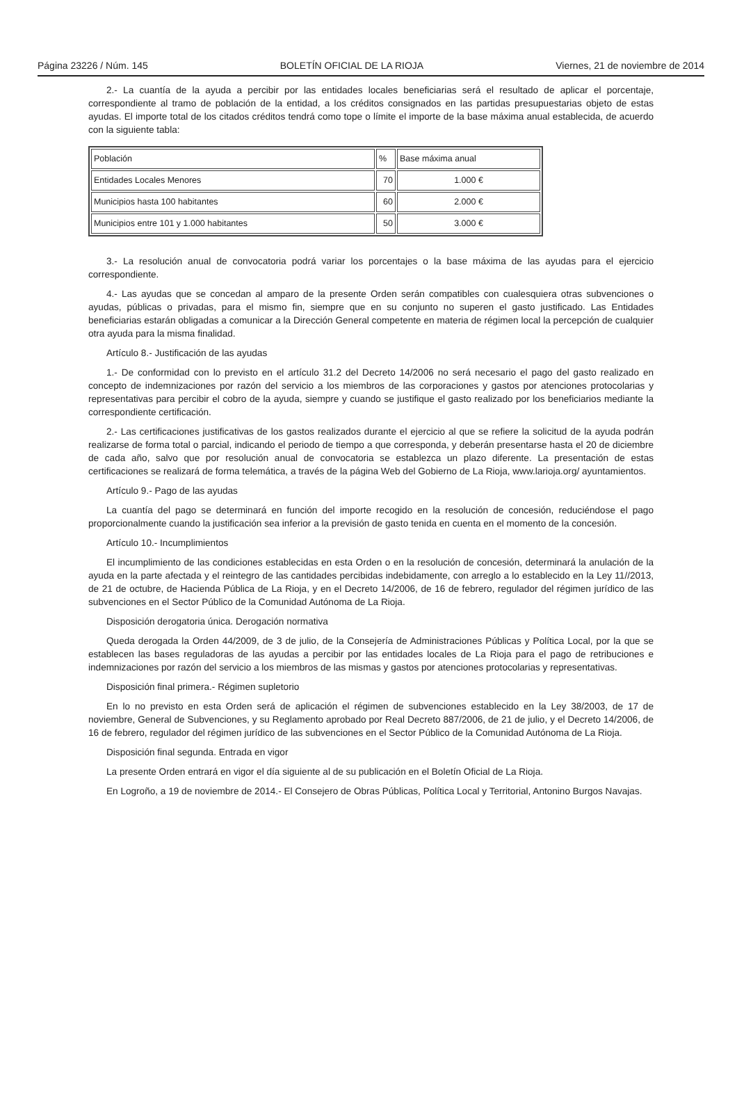Página 23226 / Núm. 145 BOLETÍN OFICIAL DE LA RIOJA Viernes, 21 de noviembre de 2014
2.- La cuantía de la ayuda a percibir por las entidades locales beneficiarias será el resultado de aplicar el porcentaje, correspondiente al tramo de población de la entidad, a los créditos consignados en las partidas presupuestarias objeto de estas ayudas. El importe total de los citados créditos tendrá como tope o límite el importe de la base máxima anual establecida, de acuerdo con la siguiente tabla:
| Población | % | Base máxima anual |
| Entidades Locales Menores | 70 | 1.000 € |
| Municipios hasta 100 habitantes | 60 | 2.000 € |
| Municipios entre 101 y 1.000 habitantes | 50 | 3.000 € |
3.- La resolución anual de convocatoria podrá variar los porcentajes o la base máxima de las ayudas para el ejercicio correspondiente.
4.- Las ayudas que se concedan al amparo de la presente Orden serán compatibles con cualesquiera otras subvenciones o ayudas, públicas o privadas, para el mismo fin, siempre que en su conjunto no superen el gasto justificado. Las Entidades beneficiarias estarán obligadas a comunicar a la Dirección General competente en materia de régimen local la percepción de cualquier otra ayuda para la misma finalidad.
Artículo 8.- Justificación de las ayudas
1.- De conformidad con lo previsto en el artículo 31.2 del Decreto 14/2006 no será necesario el pago del gasto realizado en concepto de indemnizaciones por razón del servicio a los miembros de las corporaciones y gastos por atenciones protocolarias y representativas para percibir el cobro de la ayuda, siempre y cuando se justifique el gasto realizado por los beneficiarios mediante la correspondiente certificación.
2.- Las certificaciones justificativas de los gastos realizados durante el ejercicio al que se refiere la solicitud de la ayuda podrán realizarse de forma total o parcial, indicando el periodo de tiempo a que corresponda, y deberán presentarse hasta el 20 de diciembre de cada año, salvo que por resolución anual de convocatoria se establezca un plazo diferente. La presentación de estas certificaciones se realizará de forma telemática, a través de la página Web del Gobierno de La Rioja, www.larioja.org/ ayuntamientos.
Artículo 9.- Pago de las ayudas
La cuantía del pago se determinará en función del importe recogido en la resolución de concesión, reduciéndose el pago proporcionalmente cuando la justificación sea inferior a la previsión de gasto tenida en cuenta en el momento de la concesión.
Artículo 10.- Incumplimientos
El incumplimiento de las condiciones establecidas en esta Orden o en la resolución de concesión, determinará la anulación de la ayuda en la parte afectada y el reintegro de las cantidades percibidas indebidamente, con arreglo a lo establecido en la Ley 11//2013, de 21 de octubre, de Hacienda Pública de La Rioja, y en el Decreto 14/2006, de 16 de febrero, regulador del régimen jurídico de las subvenciones en el Sector Público de la Comunidad Autónoma de La Rioja.
Disposición derogatoria única. Derogación normativa
Queda derogada la Orden 44/2009, de 3 de julio, de la Consejería de Administraciones Públicas y Política Local, por la que se establecen las bases reguladoras de las ayudas a percibir por las entidades locales de La Rioja para el pago de retribuciones e indemnizaciones por razón del servicio a los miembros de las mismas y gastos por atenciones protocolarias y representativas.
Disposición final primera.- Régimen supletorio
En lo no previsto en esta Orden será de aplicación el régimen de subvenciones establecido en la Ley 38/2003, de 17 de noviembre, General de Subvenciones, y su Reglamento aprobado por Real Decreto 887/2006, de 21 de julio, y el Decreto 14/2006, de 16 de febrero, regulador del régimen jurídico de las subvenciones en el Sector Público de la Comunidad Autónoma de La Rioja.
Disposición final segunda. Entrada en vigor
La presente Orden entrará en vigor el día siguiente al de su publicación en el Boletín Oficial de La Rioja.
En Logroño, a 19 de noviembre de 2014.- El Consejero de Obras Públicas, Política Local y Territorial, Antonino Burgos Navajas.